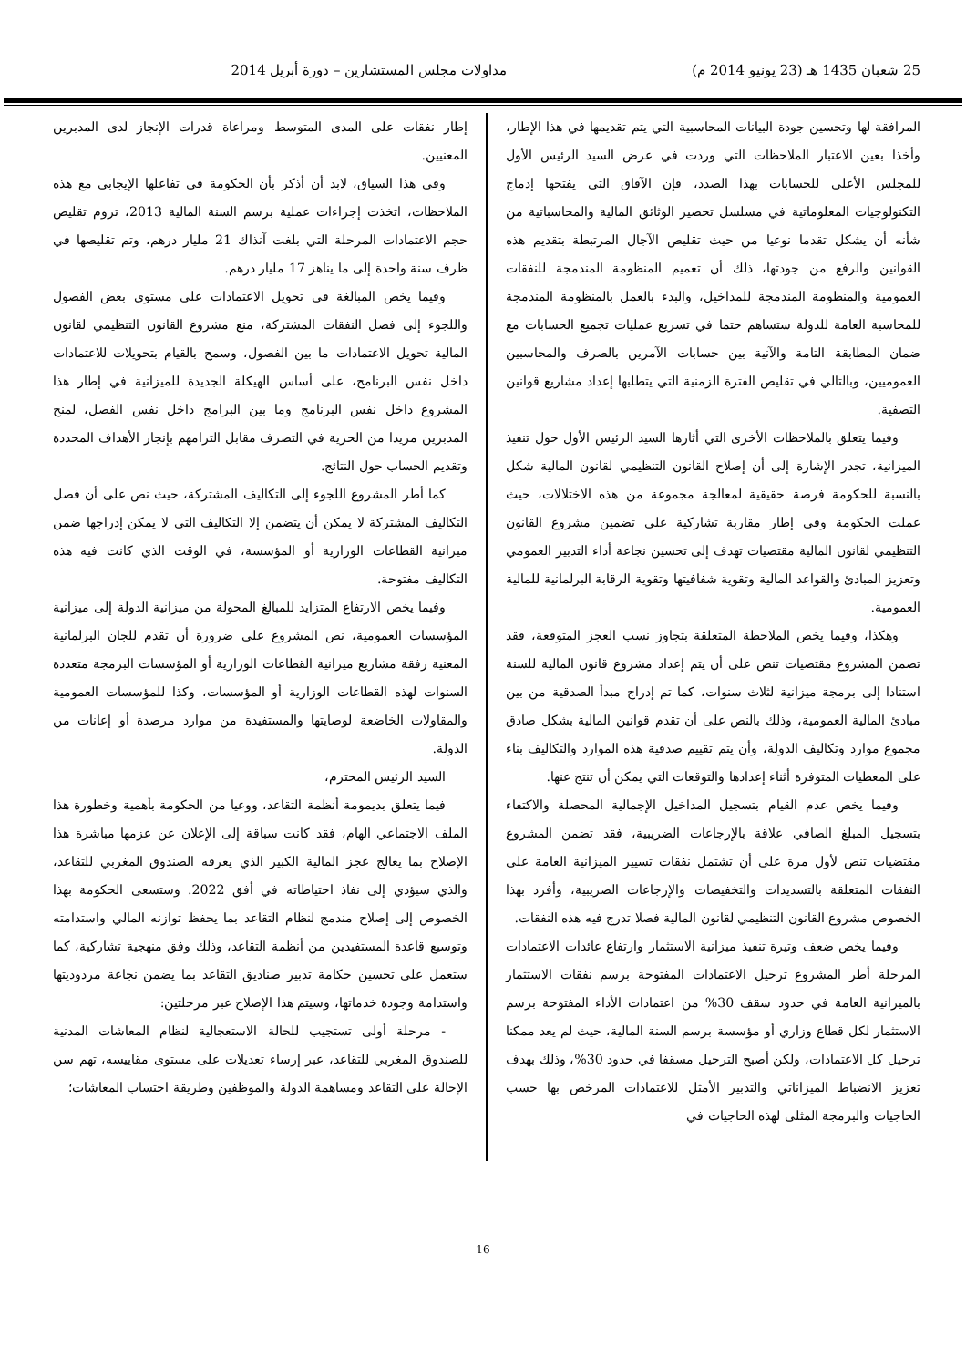25 شعبان 1435 هـ (23 يونيو 2014 م) مداولات مجلس المستشارين – دورة أبريل 2014
المرافقة لها وتحسين جودة البيانات المحاسبية التي يتم تقديمها في هذا الإطار، وأخذا بعين الاعتبار الملاحظات التي وردت في عرض السيد الرئيس الأول للمجلس الأعلى للحسابات بهذا الصدد، فإن الآفاق التي يفتحها إدماج التكنولوجيات المعلوماتية في مسلسل تحضير الوثائق المالية والمحاسباتية من شأنه أن يشكل تقدما نوعيا من حيث تقليص الآجال المرتبطة بتقديم هذه القوانين والرفع من جودتها، ذلك أن تعميم المنظومة المندمجة للنفقات العمومية والمنظومة المندمجة للمداخيل، والبدء بالعمل بالمنظومة المندمجة للمحاسبة العامة للدولة ستساهم حتما في تسريع عمليات تجميع الحسابات مع ضمان المطابقة التامة والآنية بين حسابات الآمرين بالصرف والمحاسبين العموميين، وبالتالي في تقليص الفترة الزمنية التي يتطلبها إعداد مشاريع قوانين التصفية.
وفيما يتعلق بالملاحظات الأخرى التي أثارها السيد الرئيس الأول حول تنفيذ الميزانية، تجدر الإشارة إلى أن إصلاح القانون التنظيمي لقانون المالية شكل بالنسبة للحكومة فرصة حقيقية لمعالجة مجموعة من هذه الاختلالات، حيث عملت الحكومة وفي إطار مقاربة تشاركية على تضمين مشروع القانون التنظيمي لقانون المالية مقتضيات تهدف إلى تحسين نجاعة أداء التدبير العمومي وتعزيز المبادئ والقواعد المالية وتقوية شفافيتها وتقوية الرقابة البرلمانية للمالية العمومية.
وهكذا، وفيما يخص الملاحظة المتعلقة بتجاوز نسب العجز المتوقعة، فقد تضمن المشروع مقتضيات تنص على أن يتم إعداد مشروع قانون المالية للسنة استنادا إلى برمجة ميزانية لثلاث سنوات، كما تم إدراج مبدأ الصدقية من بين مبادئ المالية العمومية، وذلك بالنص على أن تقدم قوانين المالية بشكل صادق مجموع موارد وتكاليف الدولة، وأن يتم تقييم صدقية هذه الموارد والتكاليف بناء على المعطيات المتوفرة أثناء إعدادها والتوقعات التي يمكن أن تنتج عنها.
وفيما يخص عدم القيام بتسجيل المداخيل الإجمالية المحصلة والاكتفاء بتسجيل المبلغ الصافي علاقة بالإرجاعات الضريبية، فقد تضمن المشروع مقتضيات تنص لأول مرة على أن تشتمل نفقات تسيير الميزانية العامة على النفقات المتعلقة بالتسديدات والتخفيضات والإرجاعات الضريبية، وأفرد بهذا الخصوص مشروع القانون التنظيمي لقانون المالية فصلا تدرج فيه هذه النفقات.
وفيما يخص ضعف وتيرة تنفيذ ميزانية الاستثمار وارتفاع عائدات الاعتمادات المرحلة أطر المشروع ترحيل الاعتمادات المفتوحة برسم نفقات الاستثمار بالميزانية العامة في حدود سقف 30% من اعتمادات الأداء المفتوحة برسم الاستثمار لكل قطاع وزاري أو مؤسسة برسم السنة المالية، حيث لم يعد ممكنا ترحيل كل الاعتمادات، ولكن أصبح الترحيل مسقفا في حدود 30%، وذلك بهدف تعزيز الانضباط الميزاناتي والتدبير الأمثل للاعتمادات المرخص بها حسب الحاجيات والبرمجة المثلى لهذه الحاجيات في
إطار نفقات على المدى المتوسط ومراعاة قدرات الإنجاز لدى المدبرين المعنيين.
وفي هذا السياق، لابد أن أذكر بأن الحكومة في تفاعلها الإيجابي مع هذه الملاحظات، اتخذت إجراءات عملية برسم السنة المالية 2013، تروم تقليص حجم الاعتمادات المرحلة التي بلغت آنذاك 21 مليار درهم، وتم تقليصها في ظرف سنة واحدة إلى ما يناهز 17 مليار درهم.
وفيما يخص المبالغة في تحويل الاعتمادات على مستوى بعض الفصول واللجوء إلى فصل النفقات المشتركة، منع مشروع القانون التنظيمي لقانون المالية تحويل الاعتمادات ما بين الفصول، وسمح بالقيام بتحويلات للاعتمادات داخل نفس البرنامج، على أساس الهيكلة الجديدة للميزانية في إطار هذا المشروع داخل نفس البرنامج وما بين البرامج داخل نفس الفصل، لمنح المدبرين مزيدا من الحرية في التصرف مقابل التزامهم بإنجاز الأهداف المحددة وتقديم الحساب حول النتائج.
كما أطر المشروع اللجوء إلى التكاليف المشتركة، حيث نص على أن فصل التكاليف المشتركة لا يمكن أن يتضمن إلا التكاليف التي لا يمكن إدراجها ضمن ميزانية القطاعات الوزارية أو المؤسسة، في الوقت الذي كانت فيه هذه التكاليف مفتوحة.
وفيما يخص الارتفاع المتزايد للمبالغ المحولة من ميزانية الدولة إلى ميزانية المؤسسات العمومية، نص المشروع على ضرورة أن تقدم للجان البرلمانية المعنية رفقة مشاريع ميزانية القطاعات الوزارية أو المؤسسات البرمجة متعددة السنوات لهذه القطاعات الوزارية أو المؤسسات، وكذا للمؤسسات العمومية والمقاولات الخاضعة لوصايتها والمستفيدة من موارد مرصدة أو إعانات من الدولة.
السيد الرئيس المحترم،
فيما يتعلق بديمومة أنظمة التقاعد، ووعيا من الحكومة بأهمية وخطورة هذا الملف الاجتماعي الهام، فقد كانت سباقة إلى الإعلان عن عزمها مباشرة هذا الإصلاح بما يعالج عجز المالية الكبير الذي يعرفه الصندوق المغربي للتقاعد، والذي سيؤدي إلى نفاذ احتياطاته في أفق 2022. وستسعى الحكومة بهذا الخصوص إلى إصلاح مندمج لنظام التقاعد بما يحفظ توازنه المالي واستدامته وتوسيع قاعدة المستفيدين من أنظمة التقاعد، وذلك وفق منهجية تشاركية، كما ستعمل على تحسين حكامة تدبير صناديق التقاعد بما يضمن نجاعة مردوديتها واستدامة وجودة خدماتها، وسيتم هذا الإصلاح عبر مرحلتين:
- مرحلة أولى تستجيب للحالة الاستعجالية لنظام المعاشات المدنية للصندوق المغربي للتقاعد، عبر إرساء تعديلات على مستوى مقاييسه، تهم سن الإحالة على التقاعد ومساهمة الدولة والموظفين وطريقة احتساب المعاشات؛
16